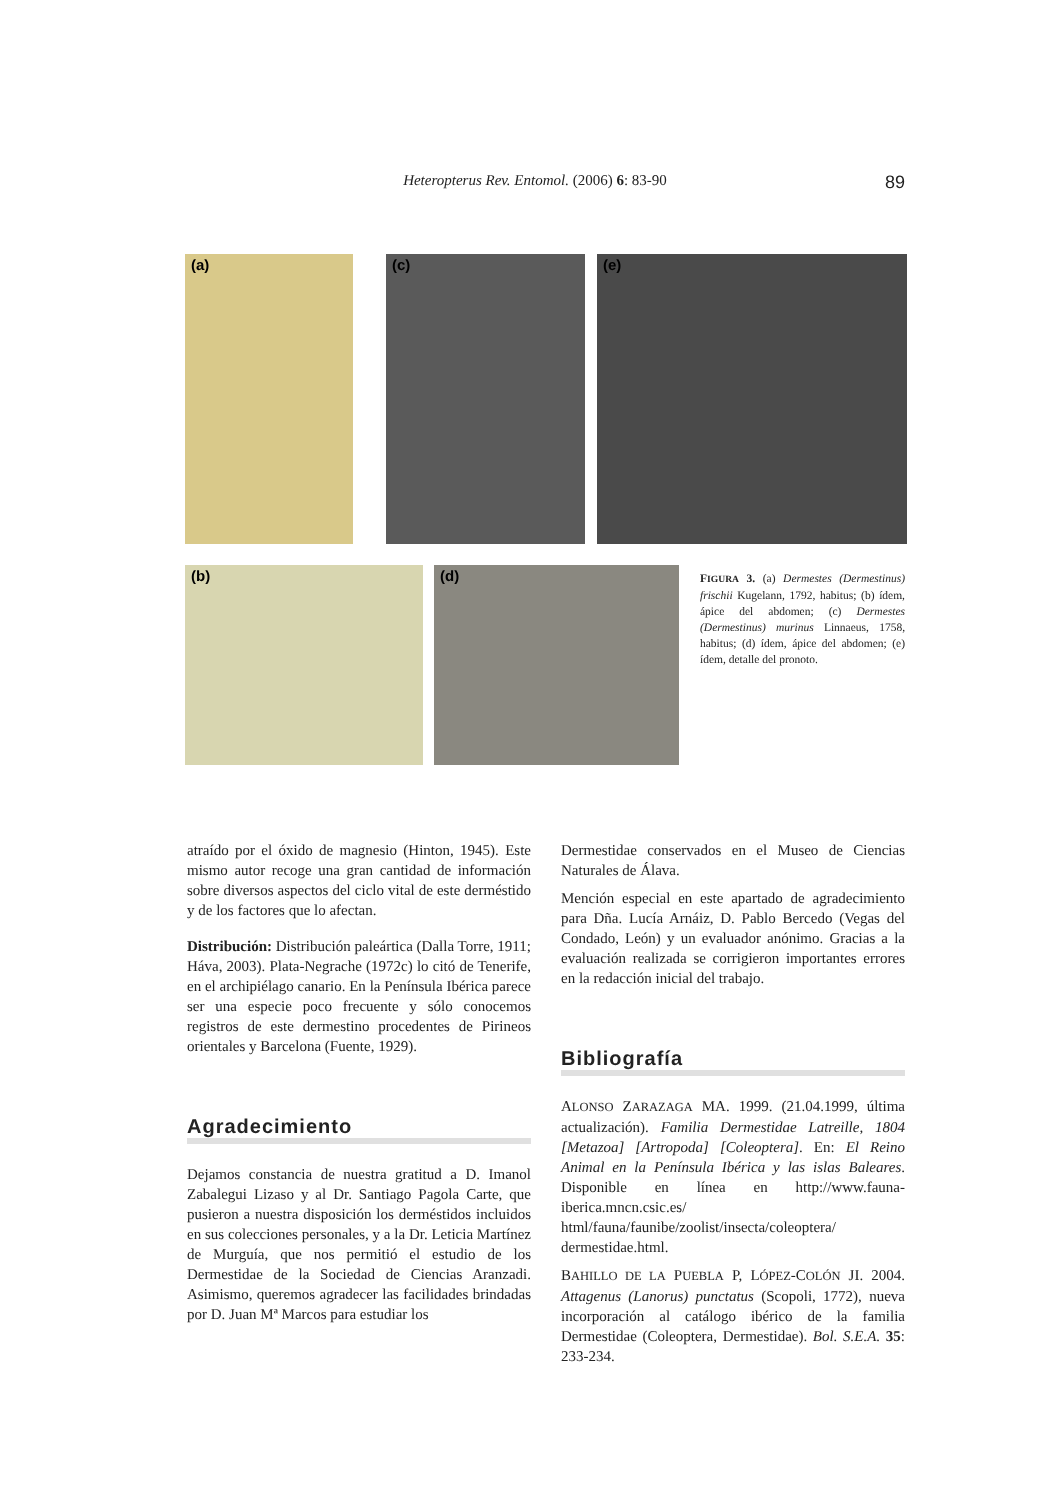Heteropterus Rev. Entomol. (2006) 6: 83-90 89
(a) (c) (e)
(b) (d)
FIGURA 3. (a) Dermestes (Dermestinus) frischii Kugelann, 1792, habitus; (b) ídem, ápice del abdomen; (c) Dermestes (Dermestinus) murinus Linnaeus, 1758, habitus; (d) ídem, ápice del abdomen; (e) ídem, detalle del pronoto.
atraído por el óxido de magnesio (Hinton, 1945). Este mismo autor recoge una gran cantidad de información sobre diversos aspectos del ciclo vital de este derméstido y de los factores que lo afectan.
Distribución: Distribución paleártica (Dalla Torre, 1911; Háva, 2003). Plata-Negrache (1972c) lo citó de Tenerife, en el archipiélago canario. En la Península Ibérica parece ser una especie poco frecuente y sólo conocemos registros de este dermestino procedentes de Pirineos orientales y Barcelona (Fuente, 1929).
Agradecimiento
Dejamos constancia de nuestra gratitud a D. Imanol Zabalegui Lizaso y al Dr. Santiago Pagola Carte, que pusieron a nuestra disposición los derméstidos incluidos en sus colecciones personales, y a la Dr. Leticia Martínez de Murguía, que nos permitió el estudio de los Dermestidae de la Sociedad de Ciencias Aranzadi. Asimismo, queremos agradecer las facilidades brindadas por D. Juan Mª Marcos para estudiar los
Dermestidae conservados en el Museo de Ciencias Naturales de Álava.
Mención especial en este apartado de agradecimiento para Dña. Lucía Arnáiz, D. Pablo Bercedo (Vegas del Condado, León) y un evaluador anónimo. Gracias a la evaluación realizada se corrigieron importantes errores en la redacción inicial del trabajo.
Bibliografía
ALONSO ZARAZAGA MA. 1999. (21.04.1999, última actualización). Familia Dermestidae Latreille, 1804 [Metazoa] [Artropoda] [Coleoptera]. En: El Reino Animal en la Península Ibérica y las islas Baleares. Disponible en línea en http://www.fauna-iberica.mncn.csic.es/ html/fauna/faunibe/zoolist/insecta/coleoptera/ dermestidae.html.
BAHILLO DE LA PUEBLA P, LÓPEZ-COLÓN JI. 2004. Attagenus (Lanorus) punctatus (Scopoli, 1772), nueva incorporación al catálogo ibérico de la familia Dermestidae (Coleoptera, Dermestidae). Bol. S.E.A. 35: 233-234.